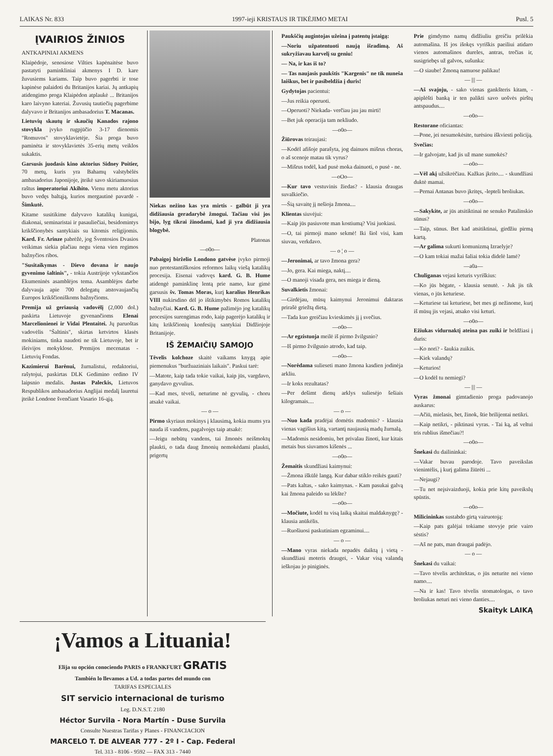LAIKAS Nr. 833 1997-ieji KRISTAUS IR TIKĖJIMO METAI Pusl. 5
ĮVAIRIOS ŽINIOS
ANTKAPINIAI AKMENS
Klaipėdoje, senosiose Vilties kapėnaitėse buvo pastatyti paminkliniai akmenys I D. kare žuvusiems kariams. Taip buvo pagerbti ir tose kapinėse palaidoti du Britanijos kariai. Jų antkapių atidengimo proga Klaipėdon atplaukė ... Britanijos karo laivyno kateriai. Žuvusių tautiečių pagerbime dalyvavo ir Britanijos ambasadorius T. Macanas.
Lietuvių skautų ir skaučių Kanados rajono stovykla įvyko rugpjūčio 3-17 dienomis "Romuvos" stovyklavietėje. Šia proga buvo paminėta ir stovyklavietės 35-erių metų veiklos sukaktis.
Garsusis juodasis kino aktorius Sidney Poitier, 70 metų, kuris yra Bahamų valstybėlės ambasadorius Japonijoje, įteikė savo skiriamuosius raštus imperatoriui Akihito. Vienu metu aktorius buvo vedęs baltąją, kurios mergautinė pavardė - Šimkutė.
Kitame susitikime dalyvavo katalikų kunigai, diakonai, seminaristai ir pasauliečiai, besidomintys krikščionybės santykiais su kitomis religijomis. Kard. Fr. Arinze pabrėžė, jog Šventosios Dvasios veikimas siekia plačiau negu viena vien regimos bažnyčios ribos.
"Susitaikymas - Dievo dovana ir naujo gyvenimo šaltinis", - tokia Austrijoje vykstančios Ekumeninės asamblėjos tema. Asamblėjos darbe dalyvauja apie 700 delegatų atstovaujančių Europos krikščioniškoms bažnyčioms.
Premija už geriausią vadovėlį (2,000 dol.) paskirta Lietuvoje gyvenančioms Elenai Marcelionienei ir Vidai Plentaitei. Jų paruoštas vadovėlis "Šaltinis", skirtas ketvirtos klasės mokiniams, tinka naudoti ne tik Lietuvoje, bet ir išeivijos mokyklose. Premijos mecenatas - Lietuvių Fondas.
Kazimierui Barėnui, žurnalistui, redaktoriui, rašytojui, paskirtas DLK Gedimino ordino IV laipsnio medalis. Justas Paleckis, Lietuvos Respublikos ambasadorius Anglijai medalį lauretui įteikė Londone švenčiant Vasario 16-ąją.
Niekas nežino kas yra mirtis - galbūt ji yra didžiausia geradarybė žmogui. Tačiau visi jos bijo, lyg tikrai žinodami, kad ji yra didžiausia blogybė.
Platonas
—o0o—
Pabaigoj birželio Londono gatvėse įvyko pirmoji nuo protestantiškosios reformos laikų viešą katalikų procesija. Eisenai vadovęs kard. G. B. Hume atidengė paminklinę lentą prie namo, kur gimė garsusis šv. Tomas Moras, kurį karalius Henrikas VIII nukirsdino dėl jo ištikimybės Romos katalikų bažnyčiai. Kard. G. B. Hume pažimėjo jog katalikų procesijos surengimas rodo, kaip pagerėjo katalikų ir kitų krikščionių konfesijų santykiai Didžiojoje Britanijoje.
IŠ ŽEMAIČIŲ SAMOJO
Tėvelis kolchoze skaitė vaikams knygą apie piemenukus "buržuaziniais laikais". Paskui tarė:
—Matote, kaip tada tokie vaikai, kaip jūs, vargdavo, ganydavo gyvulius.
—Kad mes, tėveli, neturime nė gyvulių, - choru atsakė vaikai.
— o —
Pirmo skyriaus mokinys į klausimą, kokia mums yra nauda iš vandens, pagalvojęs taip atsakė:
—Jeigu nebūtų vandens, tai žmonės neišmoktų plaukti, o tada daug žmonių nemokėdami plaukti, prigertų
Paukščių augintojas užeina į patentų įstaigą:
—Noriu užpatentuoti naują išradimą. Aš sukryžiavau karvelį su geniu!
— Na, ir kas iš to?
— Tas naujasis paukštis "Kargenis" ne tik nuneša laiškus, bet ir pasibeldžia į duris!
Gydytojas pacientui:
—Jus reikia operuoti.
—Operuoti? Niekada- verčiau jau jau mirti!
—Bet juk operacija tam nekliudo.
—o0o—
Žiūrovas teiraujasi:
—Kodėl afišoje parašyta, jog dainuos mišrus choras, o aš scenoje matau tik vyrus?
—Mišrus todėl, kad pusė moka dainuoti, o pusė - ne.
—oOo—
—Kur tavo vestuvinis žiedas? - klausia draugas suvalkiečio.
—Šią savaitę jį nešioja žmona....
Klientas siuvėjui:
—Kaip jūs pasiuvote man kostiumą? Visi juokiasi.
—O, tai pirmoji mano sekmė! Iki šiol visi, kam siuvau, verkdavo.
— o ¦ o —
—Jeronimai, ar tavo žmona gera?
—Jo, gera. Kai miega, naktį....
—O manoji visada gera, nes miega ir dieną.
Suvalkietis žmonai:
—Girdėjau, mūsų kaimynui Jeronimui daktaras prirašė griežtą dietą.
—Tada kuo greičiau kvieskimės jį į svečius.
—o0o—
—Ar egzistuoja meilė iš pirmo žvilgsnio?
—Iš pirmo žvilgsnio atrodo, kad taip.
—o0o—
—Norėdama sulieseti mano žmona kasdien jodinėja arkliu.
—Ir koks rezultatas?
—Per dešimt dienų arklys suliesėjo šešiais kilogramais....
— o —
—Nuo kada pradėjai domėtis madomis? - klausia vienas vagišius kitą, vartantį naujausią madų žurnalą.
—Madomis nesidomiu, bet privalau žinoti, kur kitais metais bus siuvamos kišenės ...
—o0o—
Žemaitis skundžiasi kaimynui:
—Žmona iškūlė langą. Kur dabar stiklo reikės gauti?
—Pats kaltas, - sako kaimynas. - Kam pasukai galvą kai žmona paleido su lėkšte?
—o0o—
—Močiute, kodėl tu visą laiką skaitai maldaknygę? - klausia anūkėlis.
—Ruošiuosi paskutiniam egzaminui....
— o —
—Mano vyras niekada nepadės daiktą į vietą - skundžiasi moteris draugei, - Vakar visą valandą ieškojau jo piniginės.
Prie gimdymo namų didžiuliu greičiu prilėkia automašina. Iš jos išokęs vyriškis paeiliui atidaro vienos automašinos dureles, antras, trečias ir, susigriebęs už galvos, sušunka:
—O siaube! Žmoną namuose palikau!
— ||| —
—Aš svajoju, - sako vienas gankšteris kitam, - apiplėšti banką ir ten palikti savo uošvės pirštų antspaudus....
—o0o—
Restorane oficiantas:
—Pone, jei nesumokėsite, turėsiou iškviesti policiją.
Svečias:
—Ir galvojate, kad jis už mane sumokės?
—o0o—
—Vėl akį užsikrėčiau. Kažkas įkrito.... - skundžiasi duktė mamai.
—Pernai Antanas buvo įkritęs, -lepteli broliukas.
—o0o—
—Sakykite, ar jūs atsitiktinai ne senuko Patalinskio sūnus?
—Taip, sūnus. Bet kad atsitiktinai, girdžiu pirmą kartą.
—Ar galima sukurti komunizmą Izraelyje?
—O kam tokiai mažai šaliai tokia didelė lamė?
—a0a—
Chuliganas vejasi keturis vyriškius:
—Ko jūs bėgate, - klausia senutė. - Juk jis tik vienas, o jūs keturiese.
—Keturiese tai keturiese, bet mes gi nežinome, kurį iš mūsų jis vejasi, atsako visi keturi.
—o0o—
Ežiukas vidurnaktį ateina pas zuiki ir beldžiasi į duris:
—Ko nori? - šaukia zuikis.
—Kiek valandų?
—Keturios!
—O kodėl tu nemiegi?
— ||| —
Vyras žmonai gimtadienio proga padovanojo auskarus:
—Ačiū, mielasis, bet, žinok, štie brilijentai netikri.
—Kaip netikri, - piktinasi vyras. - Tai ką, aš veltui tris rublius išmečiau?!
—o0o—
Šnekasi du dailininkai:
—Vakar buvau parodoje. Tavo paveikslas vienintėlis, į kurį galima žiūrėti ...
—Nejaugi?
—Tu net neįsivaizduoji, kokia prie kitų paveikslų spūstis.
—o0o—
Milicininkas sustabdo girtą vairuotoją:
—Kaip pats galėjai tokiame stovyje prie vairo sėstis?
—Aš ne pats, man draugai padėjo.
— o —
Šnekasi du vaikai:
—Tavo tėvelis architektas, o jūs neturite nei vieno namo....
—Na ir kas! Tavo tėvelis stomatologas, o tavo broliukas neturi nei vieno danties....
Skaityk LAIKĄ
¡Vamos a Lituania!
Elija su opción conociendo PARIS o FRANKFURT GRATIS
También lo llevamos a Ud. a todas partes del mundo con
TARIFAS ESPECIALES
SIT servicio internacional de turismo
Leg. D.N.S.T. 2180
Héctor Survila - Nora Martín - Duse Survila
Consulte Nuestras Tarifas y Planes - FINANCIACION
MARCELO T. DE ALVEAR 777 - 2º I - Cap. Federal
Tel. 313 - 8106 - 9592 — FAX 313 - 7440